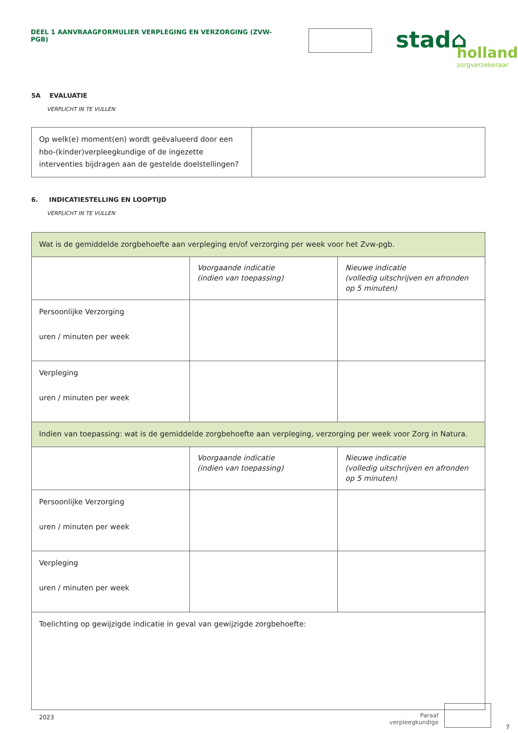DEEL 1 AANVRAAGFORMULIER VERPLEGING EN VERZORGING (ZVW-PGB)
stad⌂
holland
zorgverzekeraar
5A EVALUATIE
VERPLICHT IN TE VULLEN
| Op welk(e) moment(en) wordt geëvalueerd door een hbo-(kinder)verpleegkundige of de ingezette interventies bijdragen aan de gestelde doelstellingen? | |
6. INDICATIESTELLING EN LOOPTIJD
VERPLICHT IN TE VULLEN
| Wat is de gemiddelde zorgbehoefte aan verpleging en/of verzorging per week voor het Zvw-pgb. | | |
| | Voorgaande indicatie (indien van toepassing) | Nieuwe indicatie (volledig uitschrijven en afronden op 5 minuten) |
| Persoonlijke Verzorging uren / minuten per week | | |
| Verpleging uren / minuten per week | | |
| Indien van toepassing: wat is de gemiddelde zorgbehoefte aan verpleging, verzorging per week voor Zorg in Natura. | | |
| | Voorgaande indicatie (indien van toepassing) | Nieuwe indicatie (volledig uitschrijven en afronden op 5 minuten) |
| Persoonlijke Verzorging uren / minuten per week | | |
| Verpleging uren / minuten per week | | |
| Toelichting op gewijzigde indicatie in geval van gewijzigde zorgbehoefte: | | |
2023
Paraaf
verpleegkundige
7